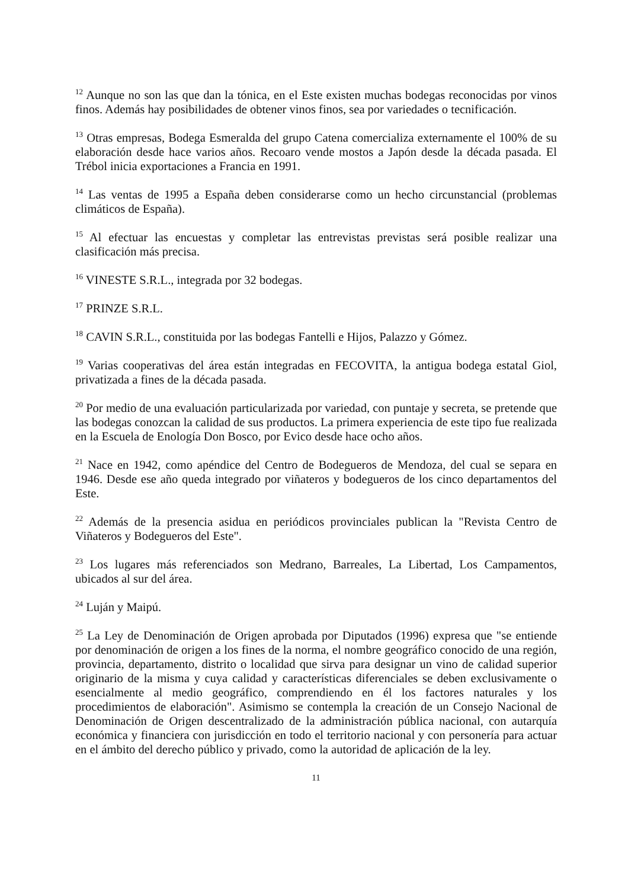<sup>12</sup> Aunque no son las que dan la tónica, en el Este existen muchas bodegas reconocidas por vinos finos. Además hay posibilidades de obtener vinos finos, sea por variedades o tecnificación.
<sup>13</sup> Otras empresas, Bodega Esmeralda del grupo Catena comercializa externamente el 100% de su elaboración desde hace varios años. Recoaro vende mostos a Japón desde la década pasada. El Trébol inicia exportaciones a Francia en 1991.
<sup>14</sup> Las ventas de 1995 a España deben considerarse como un hecho circunstancial (problemas climáticos de España).
<sup>15</sup> Al efectuar las encuestas y completar las entrevistas previstas será posible realizar una clasificación más precisa.
<sup>16</sup> VINESTE S.R.L., integrada por 32 bodegas.
<sup>17</sup> PRINZE S.R.L.
<sup>18</sup> CAVIN S.R.L., constituida por las bodegas Fantelli e Hijos, Palazzo y Gómez.
<sup>19</sup> Varias cooperativas del área están integradas en FECOVITA, la antigua bodega estatal Giol, privatizada a fines de la década pasada.
<sup>20</sup> Por medio de una evaluación particularizada por variedad, con puntaje y secreta, se pretende que las bodegas conozcan la calidad de sus productos. La primera experiencia de este tipo fue realizada en la Escuela de Enología Don Bosco, por Evico desde hace ocho años.
<sup>21</sup> Nace en 1942, como apéndice del Centro de Bodegueros de Mendoza, del cual se separa en 1946. Desde ese año queda integrado por viñateros y bodegueros de los cinco departamentos del Este.
<sup>22</sup> Además de la presencia asidua en periódicos provinciales publican la "Revista Centro de Viñateros y Bodegueros del Este".
<sup>23</sup> Los lugares más referenciados son Medrano, Barreales, La Libertad, Los Campamentos, ubicados al sur del área.
<sup>24</sup> Luján y Maipú.
<sup>25</sup> La Ley de Denominación de Origen aprobada por Diputados (1996) expresa que "se entiende por denominación de origen a los fines de la norma, el nombre geográfico conocido de una región, provincia, departamento, distrito o localidad que sirva para designar un vino de calidad superior originario de la misma y cuya calidad y características diferenciales se deben exclusivamente o esencialmente al medio geográfico, comprendiendo en él los factores naturales y los procedimientos de elaboración". Asimismo se contempla la creación de un Consejo Nacional de Denominación de Origen descentralizado de la administración pública nacional, con autarquía económica y financiera con jurisdicción en todo el territorio nacional y con personería para actuar en el ámbito del derecho público y privado, como la autoridad de aplicación de la ley.
11